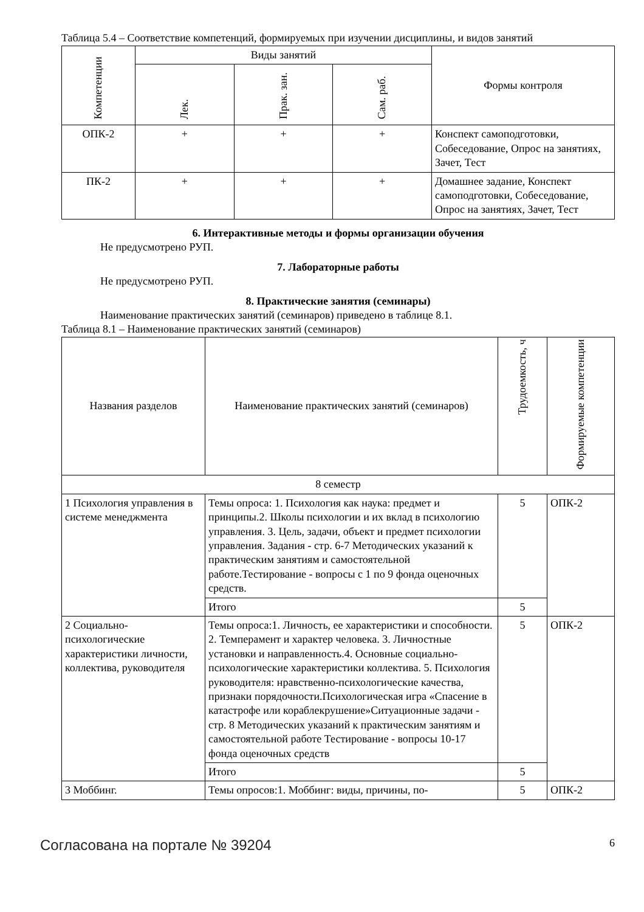Таблица 5.4 – Соответствие компетенций, формируемых при изучении дисциплины, и видов занятий
| Компетенции | Виды занятий | | | Формы контроля |
| --- | --- | --- | --- | --- |
| | Лек. | Прак. зан. | Сам. раб. | |
| ОПК-2 | + | + | + | Конспект самоподготовки, Собеседование, Опрос на занятиях, Зачет, Тест |
| ПК-2 | + | + | + | Домашнее задание, Конспект самоподготовки, Собеседование, Опрос на занятиях, Зачет, Тест |
6. Интерактивные методы и формы организации обучения
Не предусмотрено РУП.
7. Лабораторные работы
Не предусмотрено РУП.
8. Практические занятия (семинары)
Наименование практических занятий (семинаров) приведено в таблице 8.1.
Таблица 8.1 – Наименование практических занятий (семинаров)
| Названия разделов | Наименование практических занятий (семинаров) | Трудоемкость, ч | Формируемые компетенции |
| --- | --- | --- | --- |
| 8 семестр | | | |
| 1 Психология управления в системе менеджмента | Темы опроса: 1. Психология как наука: предмет и принципы.2. Школы психологии и их вклад в психологию управления. 3. Цель, задачи, объект и предмет психологии управления. Задания - стр. 6-7 Методических указаний к практическим занятиям и самостоятельной работе.Тестирование - вопросы с 1 по 9 фонда оценочных средств. | 5 | ОПК-2 |
| | Итого | 5 | |
| 2 Социально-психологические характеристики личности, коллектива, руководителя | Темы опроса:1. Личность, ее характеристики и способности. 2. Темперамент и характер человека. 3. Личностные установки и направленность.4. Основные социально-психологические характеристики коллектива. 5. Психология руководителя: нравственно-психологические качества, признаки порядочности.Психологическая игра «Спасение в катастрофе или кораблекрушение»Ситуационные задачи - стр. 8 Методических указаний к практическим занятиям и самостоятельной работе Тестирование - вопросы 10-17 фонда оценочных средств | 5 | ОПК-2 |
| | Итого | 5 | |
| 3 Моббинг. | Темы опросов:1. Моббинг: виды, причины, по- | 5 | ОПК-2 |
Согласована на портале № 39204 6